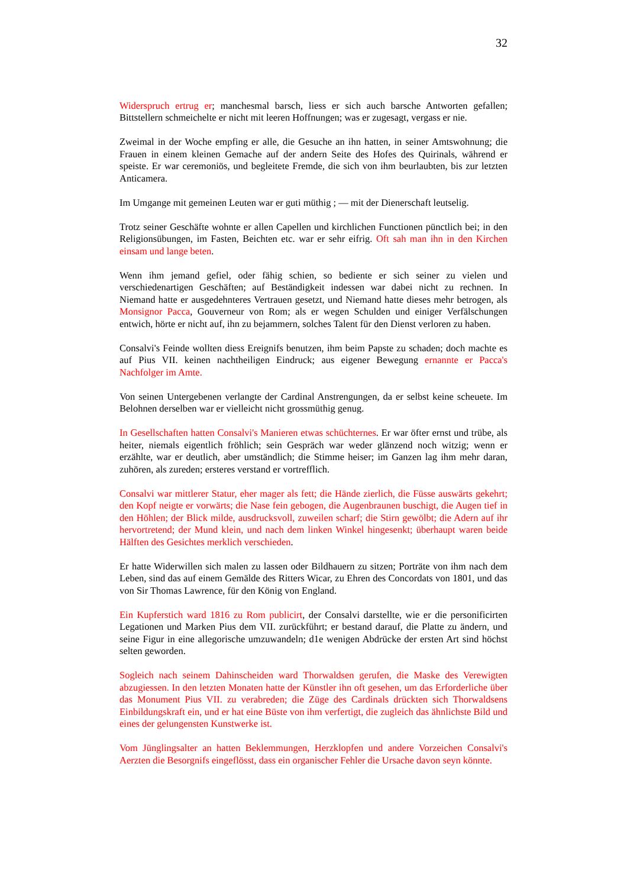32
Widerspruch ertrug er; manchesmal barsch, liess er sich auch barsche Antworten gefallen; Bittstellern schmeichelte er nicht mit leeren Hoffnungen; was er zugesagt, vergass er nie.
Zweimal in der Woche empfing er alle, die Gesuche an ihn hatten, in seiner Amtswohnung; die Frauen in einem kleinen Gemache auf der andern Seite des Hofes des Quirinals, während er speiste. Er war ceremoniös, und begleitete Fremde, die sich von ihm beurlaubten, bis zur letzten Anticamera.
Im Umgange mit gemeinen Leuten war er guti müthig ; — mit der Dienerschaft leutselig.
Trotz seiner Geschäfte wohnte er allen Capellen und kirchlichen Functionen pünctlich bei; in den Religionsübungen, im Fasten, Beichten etc. war er sehr eifrig. Oft sah man ihn in den Kirchen einsam und lange beten.
Wenn ihm jemand gefiel, oder fähig schien, so bediente er sich seiner zu vielen und verschiedenartigen Geschäften; auf Beständigkeit indessen war dabei nicht zu rechnen. In Niemand hatte er ausgedehnteres Vertrauen gesetzt, und Niemand hatte dieses mehr betrogen, als Monsignor Pacca, Gouverneur von Rom; als er wegen Schulden und einiger Verfälschungen entwich, hörte er nicht auf, ihn zu bejammern, solches Talent für den Dienst verloren zu haben.
Consalvi's Feinde wollten diess Ereignifs benutzen, ihm beim Papste zu schaden; doch machte es auf Pius VII. keinen nachtheiligen Eindruck; aus eigener Bewegung ernannte er Pacca's Nachfolger im Amte.
Von seinen Untergebenen verlangte der Cardinal Anstrengungen, da er selbst keine scheuete. Im Belohnen derselben war er vielleicht nicht grossmüthig genug.
In Gesellschaften hatten Consalvi's Manieren etwas schüchternes. Er war öfter ernst und trübe, als heiter, niemals eigentlich fröhlich; sein Gespräch war weder glänzend noch witzig; wenn er erzählte, war er deutlich, aber umständlich; die Stimme heiser; im Ganzen lag ihm mehr daran, zuhören, als zureden; ersteres verstand er vortrefflich.
Consalvi war mittlerer Statur, eher mager als fett; die Hände zierlich, die Füsse auswärts gekehrt; den Kopf neigte er vorwärts; die Nase fein gebogen, die Augenbraunen buschigt, die Augen tief in den Höhlen; der Blick milde, ausdrucksvoll, zuweilen scharf; die Stirn gewölbt; die Adern auf ihr hervortretend; der Mund klein, und nach dem linken Winkel hingesenkt; überhaupt waren beide Hälften des Gesichtes merklich verschieden.
Er hatte Widerwillen sich malen zu lassen oder Bildhauern zu sitzen; Porträte von ihm nach dem Leben, sind das auf einem Gemälde des Ritters Wicar, zu Ehren des Concordats von 1801, und das von Sir Thomas Lawrence, für den König von England.
Ein Kupferstich ward 1816 zu Rom publicirt, der Consalvi darstellte, wie er die personificirten Legationen und Marken Pius dem VII. zurückführt; er bestand darauf, die Platte zu ändern, und seine Figur in eine allegorische umzuwandeln; d1e wenigen Abdrücke der ersten Art sind höchst selten geworden.
Sogleich nach seinem Dahinscheiden ward Thorwaldsen gerufen, die Maske des Verewigten abzugiessen. In den letzten Monaten hatte der Künstler ihn oft gesehen, um das Erforderliche über das Monument Pius VII. zu verabreden; die Züge des Cardinals drückten sich Thorwaldsens Einbildungskraft ein, und er hat eine Büste von ihm verfertigt, die zugleich das ähnlichste Bild und eines der gelungensten Kunstwerke ist.
Vom Jünglingsalter an hatten Beklemmungen, Herzklopfen und andere Vorzeichen Consalvi's Aerzten die Besorgnifs eingeflösst, dass ein organischer Fehler die Ursache davon seyn könnte.